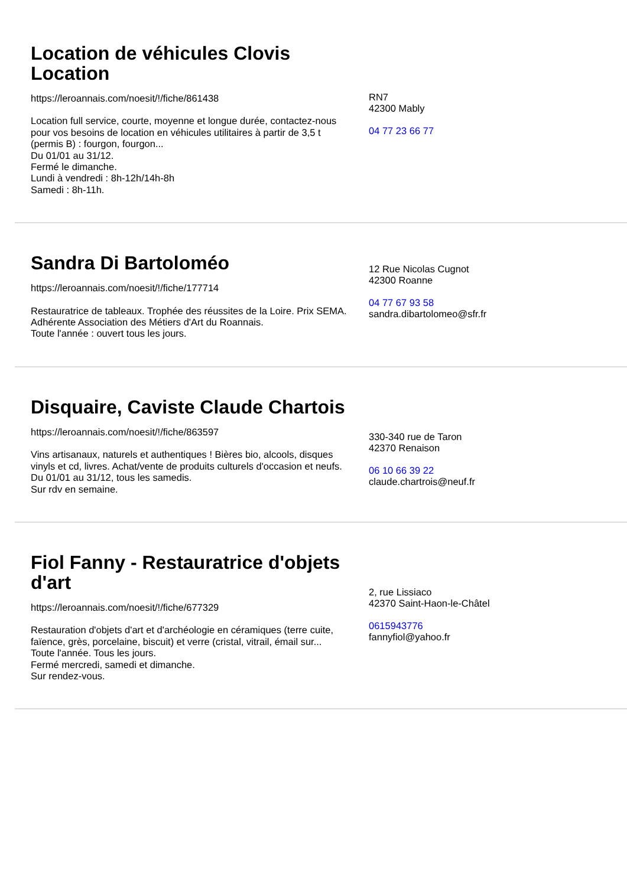Location de véhicules Clovis Location
https://leroannais.com/noesit/!/fiche/861438
Location full service, courte, moyenne et longue durée, contactez-nous pour vos besoins de location en véhicules utilitaires à partir de 3,5 t (permis B) : fourgon, fourgon...
Du 01/01 au 31/12.
Fermé le dimanche.
Lundi à vendredi : 8h-12h/14h-8h
Samedi : 8h-11h.
RN7
42300 Mably
04 77 23 66 77
Sandra Di Bartoloméo
https://leroannais.com/noesit/!/fiche/177714
Restauratrice de tableaux. Trophée des réussites de la Loire. Prix SEMA. Adhérente Association des Métiers d'Art du Roannais.
Toute l'année : ouvert tous les jours.
12 Rue Nicolas Cugnot
42300 Roanne
04 77 67 93 58
sandra.dibartolomeo@sfr.fr
Disquaire, Caviste Claude Chartois
https://leroannais.com/noesit/!/fiche/863597
Vins artisanaux, naturels et authentiques ! Bières bio, alcools, disques vinyls et cd, livres. Achat/vente de produits culturels d'occasion et neufs.
Du 01/01 au 31/12, tous les samedis.
Sur rdv en semaine.
330-340 rue de Taron
42370 Renaison
06 10 66 39 22
claude.chartrois@neuf.fr
Fiol Fanny - Restauratrice d'objets d'art
https://leroannais.com/noesit/!/fiche/677329
Restauration d'objets d'art et d'archéologie en céramiques (terre cuite, faïence, grès, porcelaine, biscuit) et verre (cristal, vitrail, émail sur...
Toute l'année. Tous les jours.
Fermé mercredi, samedi et dimanche.
Sur rendez-vous.
2, rue Lissiaco
42370 Saint-Haon-le-Châtel
0615943776
fannyfiol@yahoo.fr